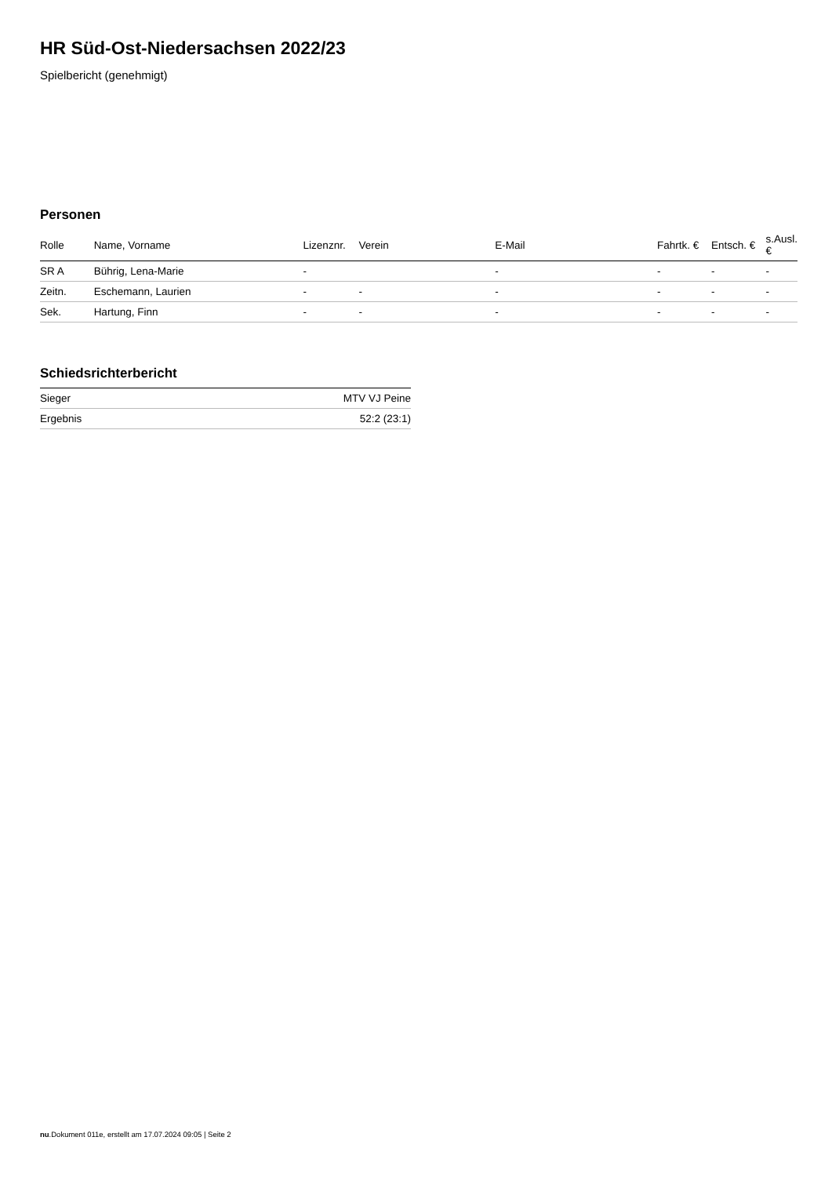HR Süd-Ost-Niedersachsen 2022/23
Spielbericht (genehmigt)
Personen
| Rolle | Name, Vorname | Lizenznr. | Verein | E-Mail | Fahrtk. € | Entsch. € | s.Ausl. € |
| --- | --- | --- | --- | --- | --- | --- | --- |
| SR A | Bührig, Lena-Marie | - | | - | - | - | - |
| Zeitn. | Eschemann, Laurien | - | - | - | - | - | - |
| Sek. | Hartung, Finn | - | - | - | - | - | - |
Schiedsrichterbericht
| Sieger | MTV VJ Peine |
| Ergebnis | 52:2 (23:1) |
nu.Dokument 011e, erstellt am 17.07.2024 09:05 | Seite 2